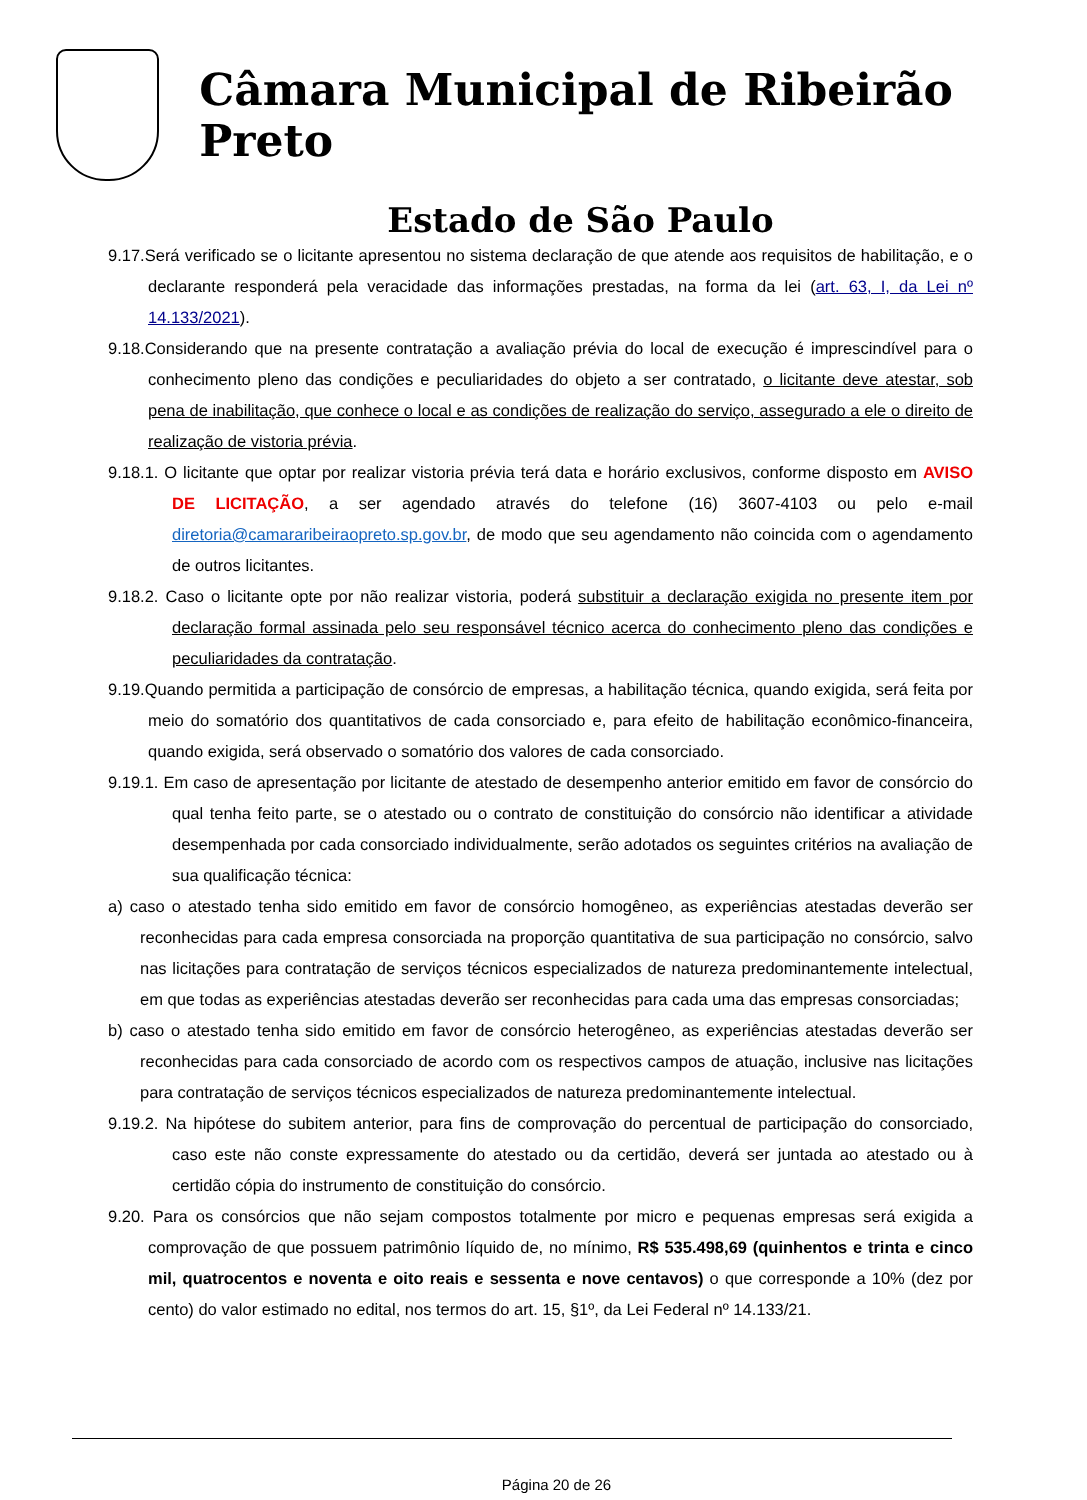Câmara Municipal de Ribeirão Preto
Estado de São Paulo
9.17.Será verificado se o licitante apresentou no sistema declaração de que atende aos requisitos de habilitação, e o declarante responderá pela veracidade das informações prestadas, na forma da lei (art. 63, I, da Lei nº 14.133/2021).
9.18.Considerando que na presente contratação a avaliação prévia do local de execução é imprescindível para o conhecimento pleno das condições e peculiaridades do objeto a ser contratado, o licitante deve atestar, sob pena de inabilitação, que conhece o local e as condições de realização do serviço, assegurado a ele o direito de realização de vistoria prévia.
9.18.1. O licitante que optar por realizar vistoria prévia terá data e horário exclusivos, conforme disposto em AVISO DE LICITAÇÃO, a ser agendado através do telefone (16) 3607-4103 ou pelo e-mail diretoria@camararibeiraopreto.sp.gov.br, de modo que seu agendamento não coincida com o agendamento de outros licitantes.
9.18.2. Caso o licitante opte por não realizar vistoria, poderá substituir a declaração exigida no presente item por declaração formal assinada pelo seu responsável técnico acerca do conhecimento pleno das condições e peculiaridades da contratação.
9.19.Quando permitida a participação de consórcio de empresas, a habilitação técnica, quando exigida, será feita por meio do somatório dos quantitativos de cada consorciado e, para efeito de habilitação econômico-financeira, quando exigida, será observado o somatório dos valores de cada consorciado.
9.19.1. Em caso de apresentação por licitante de atestado de desempenho anterior emitido em favor de consórcio do qual tenha feito parte, se o atestado ou o contrato de constituição do consórcio não identificar a atividade desempenhada por cada consorciado individualmente, serão adotados os seguintes critérios na avaliação de sua qualificação técnica:
a) caso o atestado tenha sido emitido em favor de consórcio homogêneo, as experiências atestadas deverão ser reconhecidas para cada empresa consorciada na proporção quantitativa de sua participação no consórcio, salvo nas licitações para contratação de serviços técnicos especializados de natureza predominantemente intelectual, em que todas as experiências atestadas deverão ser reconhecidas para cada uma das empresas consorciadas;
b) caso o atestado tenha sido emitido em favor de consórcio heterogêneo, as experiências atestadas deverão ser reconhecidas para cada consorciado de acordo com os respectivos campos de atuação, inclusive nas licitações para contratação de serviços técnicos especializados de natureza predominantemente intelectual.
9.19.2. Na hipótese do subitem anterior, para fins de comprovação do percentual de participação do consorciado, caso este não conste expressamente do atestado ou da certidão, deverá ser juntada ao atestado ou à certidão cópia do instrumento de constituição do consórcio.
9.20. Para os consórcios que não sejam compostos totalmente por micro e pequenas empresas será exigida a comprovação de que possuem patrimônio líquido de, no mínimo, R$ 535.498,69 (quinhentos e trinta e cinco mil, quatrocentos e noventa e oito reais e sessenta e nove centavos) o que corresponde a 10% (dez por cento) do valor estimado no edital, nos termos do art. 15, §1º, da Lei Federal nº 14.133/21.
Página 20 de 26